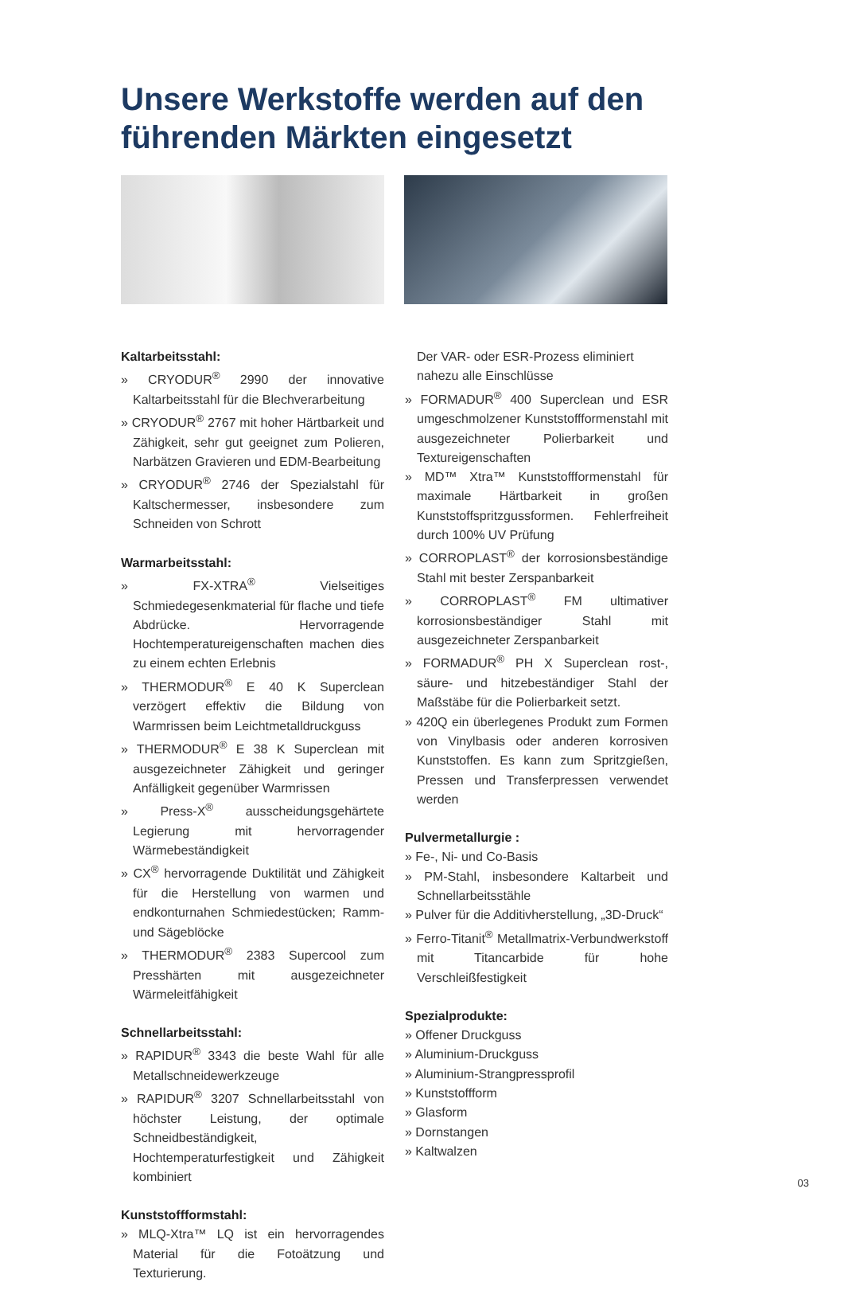Unsere Werkstoffe werden auf den führenden Märkten eingesetzt
Kaltarbeitsstahl:
» CRYODUR<sup>®</sup> 2990 der innovative Kaltarbeitsstahl für die Blechverarbeitung
» CRYODUR<sup>®</sup> 2767 mit hoher Härtbarkeit und Zähigkeit, sehr gut geeignet zum Polieren, Narbätzen Gravieren und EDM-Bearbeitung
» CRYODUR<sup>®</sup> 2746 der Spezialstahl für Kaltschermesser, insbesondere zum Schneiden von Schrott
Warmarbeitsstahl:
» FX-XTRA<sup>®</sup> Vielseitiges Schmiedegesenkmaterial für flache und tiefe Abdrücke. Hervorragende Hochtemperatureigenschaften machen dies zu einem echten Erlebnis
» THERMODUR<sup>®</sup> E 40 K Superclean verzögert effektiv die Bildung von Warmrissen beim Leichtmetalldruckguss
» THERMODUR<sup>®</sup> E 38 K Superclean mit ausgezeichneter Zähigkeit und geringer Anfälligkeit gegenüber Warmrissen
» Press-X<sup>®</sup> ausscheidungsgehärtete Legierung mit hervorragender Wärmebeständigkeit
» CX<sup>®</sup> hervorragende Duktilität und Zähigkeit für die Herstellung von warmen und endkonturnahen Schmiedestücken; Ramm- und Sägeblöcke
» THERMODUR<sup>®</sup> 2383 Supercool zum Presshärten mit ausgezeichneter Wärmeleitfähigkeit
Schnellarbeitsstahl:
» RAPIDUR<sup>®</sup> 3343 die beste Wahl für alle Metallschneidewerkzeuge
» RAPIDUR<sup>®</sup> 3207 Schnellarbeitsstahl von höchster Leistung, der optimale Schneidbeständigkeit, Hochtemperaturfestigkeit und Zähigkeit kombiniert
Kunststoffformstahl:
» MLQ-Xtra™ LQ ist ein hervorragendes Material für die Fotoätzung und Texturierung.
Der VAR- oder ESR-Prozess eliminiert nahezu alle Einschlüsse
» FORMADUR<sup>®</sup> 400 Superclean und ESR umgeschmolzener Kunststoffformenstahl mit ausgezeichneter Polierbarkeit und Textureigenschaften
» MD™ Xtra™ Kunststoffformenstahl für maximale Härtbarkeit in großen Kunststoffspritzgussformen. Fehlerfreiheit durch 100% UV Prüfung
» CORROPLAST<sup>®</sup> der korrosionsbeständige Stahl mit bester Zerspanbarkeit
» CORROPLAST<sup>®</sup> FM ultimativer korrosionsbeständiger Stahl mit ausgezeichneter Zerspanbarkeit
» FORMADUR<sup>®</sup> PH X Superclean rost-, säure- und hitzebeständiger Stahl der Maßstäbe für die Polierbarkeit setzt.
» 420Q ein überlegenes Produkt zum Formen von Vinylbasis oder anderen korrosiven Kunststoffen. Es kann zum Spritzgießen, Pressen und Transferpressen verwendet werden
Pulvermetallurgie :
» Fe-, Ni- und Co-Basis
» PM-Stahl, insbesondere Kaltarbeit und Schnellarbeitsstähle
» Pulver für die Additivherstellung, „3D-Druck“
» Ferro-Titanit<sup>®</sup> Metallmatrix-Verbundwerkstoff mit Titancarbide für hohe Verschleißfestigkeit
Spezialprodukte:
» Offener Druckguss
» Aluminium-Druckguss
» Aluminium-Strangpressprofil
» Kunststoffform
» Glasform
» Dornstangen
» Kaltwalzen
03